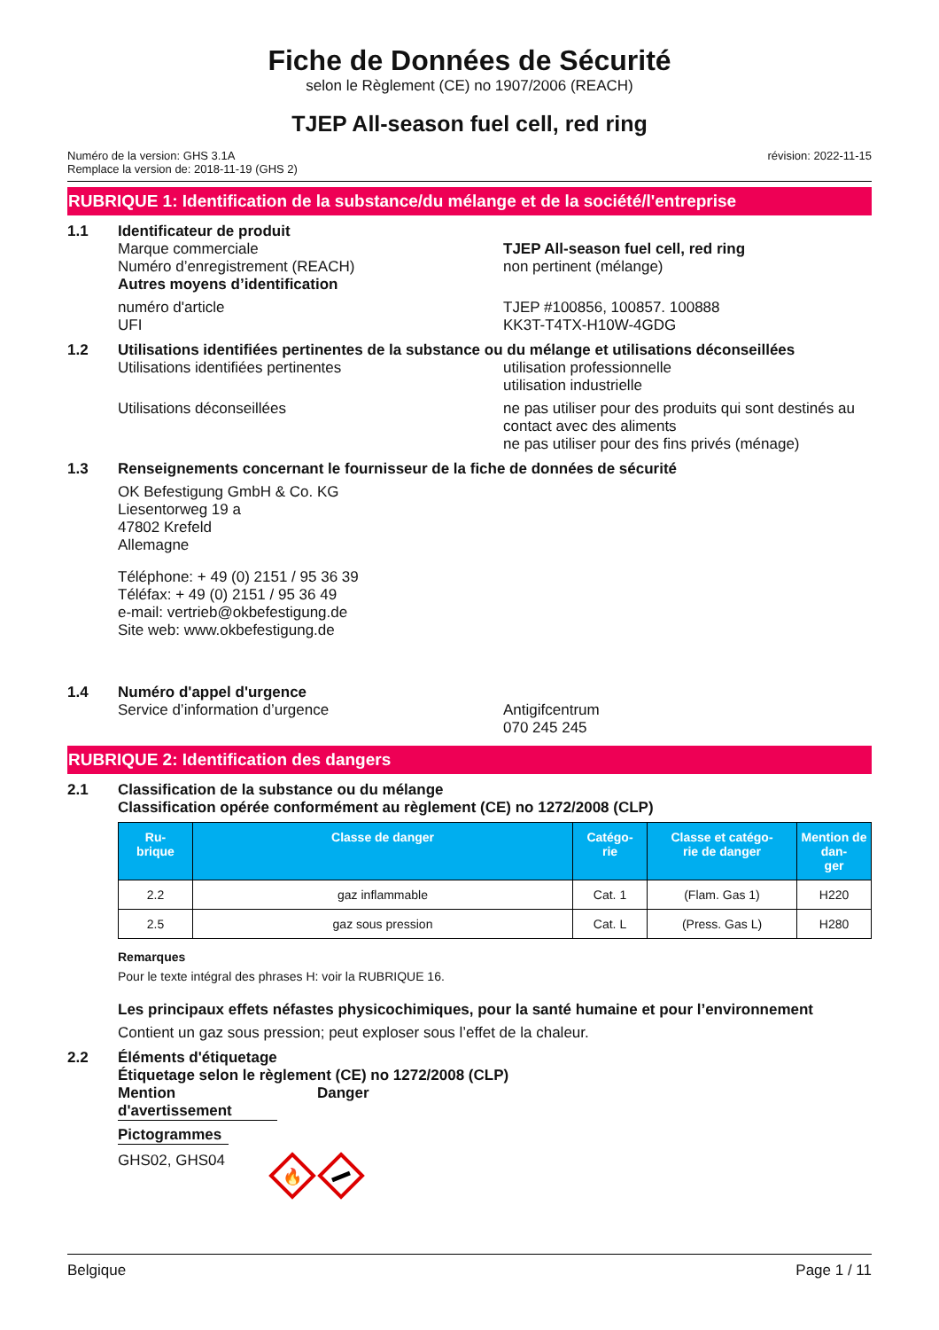Fiche de Données de Sécurité
selon le Règlement (CE) no 1907/2006 (REACH)
TJEP All-season fuel cell, red ring
Numéro de la version: GHS 3.1A
Remplace la version de: 2018-11-19 (GHS 2)
révision: 2022-11-15
RUBRIQUE 1: Identification de la substance/du mélange et de la société/l'entreprise
1.1 Identificateur de produit
Marque commerciale
Numéro d’enregistrement (REACH)
TJEP All-season fuel cell, red ring
non pertinent (mélange)
Autres moyens d’identification
numéro d'article
UFI
TJEP #100856, 100857. 100888
KK3T-T4TX-H10W-4GDG
1.2 Utilisations identifiées pertinentes de la substance ou du mélange et utilisations déconseillées
Utilisations identifiées pertinentes utilisation professionnelle
utilisation industrielle
Utilisations déconseillées ne pas utiliser pour des produits qui sont destinés au contact avec des aliments
ne pas utiliser pour des fins privés (ménage)
1.3 Renseignements concernant le fournisseur de la fiche de données de sécurité
OK Befestigung GmbH & Co. KG
Liesentorweg 19 a
47802 Krefeld
Allemagne
Téléphone: + 49 (0) 2151 / 95 36 39
Téléfax: + 49 (0) 2151 / 95 36 49
e-mail: vertrieb@okbefestigung.de
Site web: www.okbefestigung.de
1.4 Numéro d'appel d'urgence
Service d’information d’urgence Antigifcentrum
070 245 245
RUBRIQUE 2: Identification des dangers
2.1 Classification de la substance ou du mélange
Classification opérée conformément au règlement (CE) no 1272/2008 (CLP)
| Ru- brique | Classe de danger | Catégo- rie | Classe et catégo- rie de danger | Mention de dan- ger |
| --- | --- | --- | --- | --- |
| 2.2 | gaz inflammable | Cat. 1 | (Flam. Gas 1) | H220 |
| 2.5 | gaz sous pression | Cat. L | (Press. Gas L) | H280 |
Remarques
Pour le texte intégral des phrases H: voir la RUBRIQUE 16.
Les principaux effets néfastes physicochimiques, pour la santé humaine et pour l’environnement
Contient un gaz sous pression; peut exploser sous l’effet de la chaleur.
2.2 Éléments d'étiquetage
Étiquetage selon le règlement (CE) no 1272/2008 (CLP)
Mention d'avertissement
Danger
Pictogrammes
GHS02, GHS04
🔥
Belgique Page 1 / 11